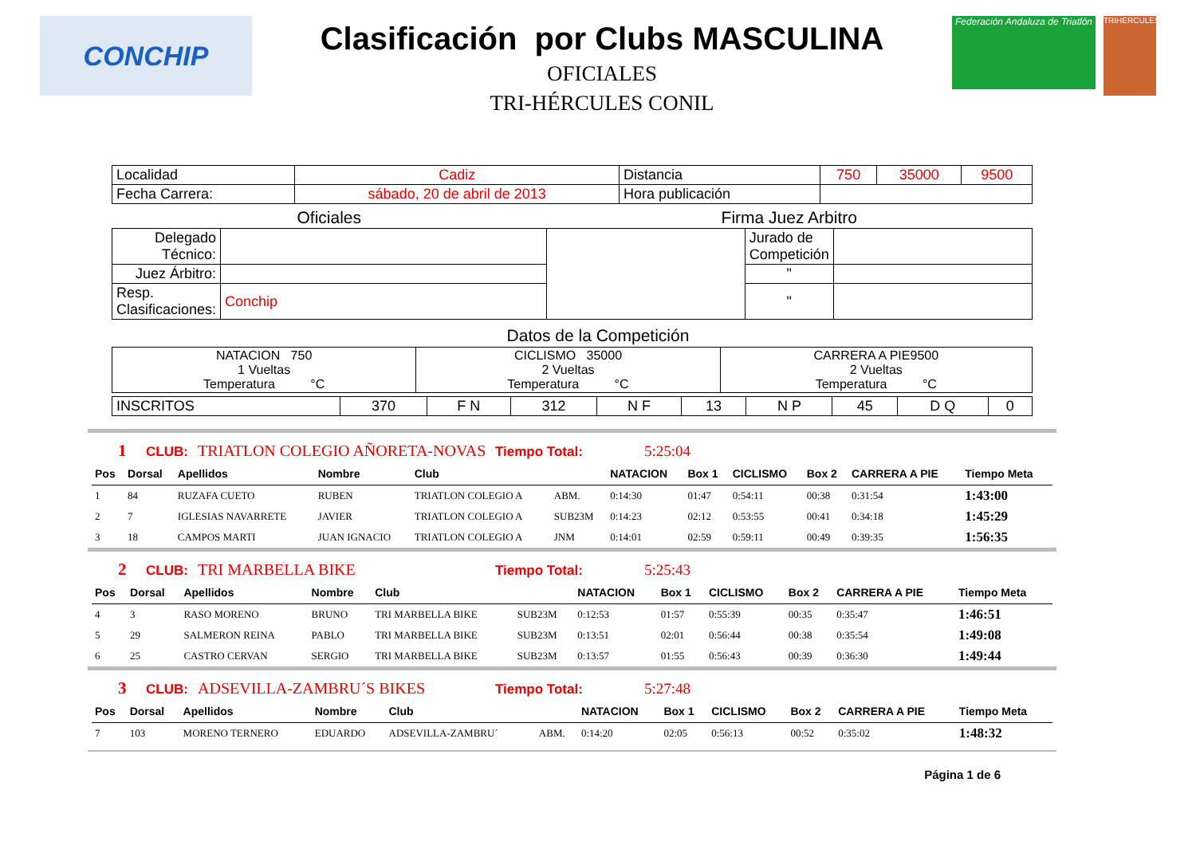CONCHIP
Clasificación por Clubs MASCULINA
OFICIALES
TRI-HÉRCULES CONIL
Federación Andaluza de Triatlón
TRIHERCULES
| Localidad | Cadiz | Distancia | 750 | 35000 | 9500 |
| Fecha Carrera: | sábado, 20 de abril de 2013 | Hora publicación | | | |
| Oficiales | | Firma Juez Arbitro | | |
| Delegado Técnico: | | | Jurado de Competición | |
| Juez Árbitro: | | | " | |
| Resp. Clasificaciones: | Conchip | | " | |
Datos de la Competición
| NATACION 750 1 Vueltas Temperatura °C | CICLISMO 35000 2 Vueltas Temperatura °C | CARRERA A PIE9500 2 Vueltas Temperatura °C |
| INSCRITOS | 370 | F N | 312 | N F | 13 | N P | 45 | D Q | 0 |
1 CLUB: TRIATLON COLEGIO AÑORETA-NOVAS Tiempo Total: 5:25:04
| Pos | Dorsal | Apellidos | Nombre | Club | | NATACION | Box 1 | CICLISMO | Box 2 | CARRERA A PIE | Tiempo Meta |
| --- | --- | --- | --- | --- | --- | --- | --- | --- | --- | --- | --- |
| 1 | 84 | RUZAFA CUETO | RUBEN | TRIATLON COLEGIO A | ABM. | 0:14:30 | 01:47 | 0:54:11 | 00:38 | 0:31:54 | 1:43:00 |
| 2 | 7 | IGLESIAS NAVARRETE | JAVIER | TRIATLON COLEGIO A | SUB23M | 0:14:23 | 02:12 | 0:53:55 | 00:41 | 0:34:18 | 1:45:29 |
| 3 | 18 | CAMPOS MARTI | JUAN IGNACIO | TRIATLON COLEGIO A | JNM | 0:14:01 | 02:59 | 0:59:11 | 00:49 | 0:39:35 | 1:56:35 |
2 CLUB: TRI MARBELLA BIKE Tiempo Total: 5:25:43
| Pos | Dorsal | Apellidos | Nombre | Club | | NATACION | Box 1 | CICLISMO | Box 2 | CARRERA A PIE | Tiempo Meta |
| --- | --- | --- | --- | --- | --- | --- | --- | --- | --- | --- | --- |
| 4 | 3 | RASO MORENO | BRUNO | TRI MARBELLA BIKE | SUB23M | 0:12:53 | 01:57 | 0:55:39 | 00:35 | 0:35:47 | 1:46:51 |
| 5 | 29 | SALMERON REINA | PABLO | TRI MARBELLA BIKE | SUB23M | 0:13:51 | 02:01 | 0:56:44 | 00:38 | 0:35:54 | 1:49:08 |
| 6 | 25 | CASTRO CERVAN | SERGIO | TRI MARBELLA BIKE | SUB23M | 0:13:57 | 01:55 | 0:56:43 | 00:39 | 0:36:30 | 1:49:44 |
3 CLUB: ADSEVILLA-ZAMBRU´S BIKES Tiempo Total: 5:27:48
| Pos | Dorsal | Apellidos | Nombre | Club | | NATACION | Box 1 | CICLISMO | Box 2 | CARRERA A PIE | Tiempo Meta |
| --- | --- | --- | --- | --- | --- | --- | --- | --- | --- | --- | --- |
| 7 | 103 | MORENO TERNERO | EDUARDO | ADSEVILLA-ZAMBRU´ | ABM. | 0:14:20 | 02:05 | 0:56:13 | 00:52 | 0:35:02 | 1:48:32 |
Página 1 de 6